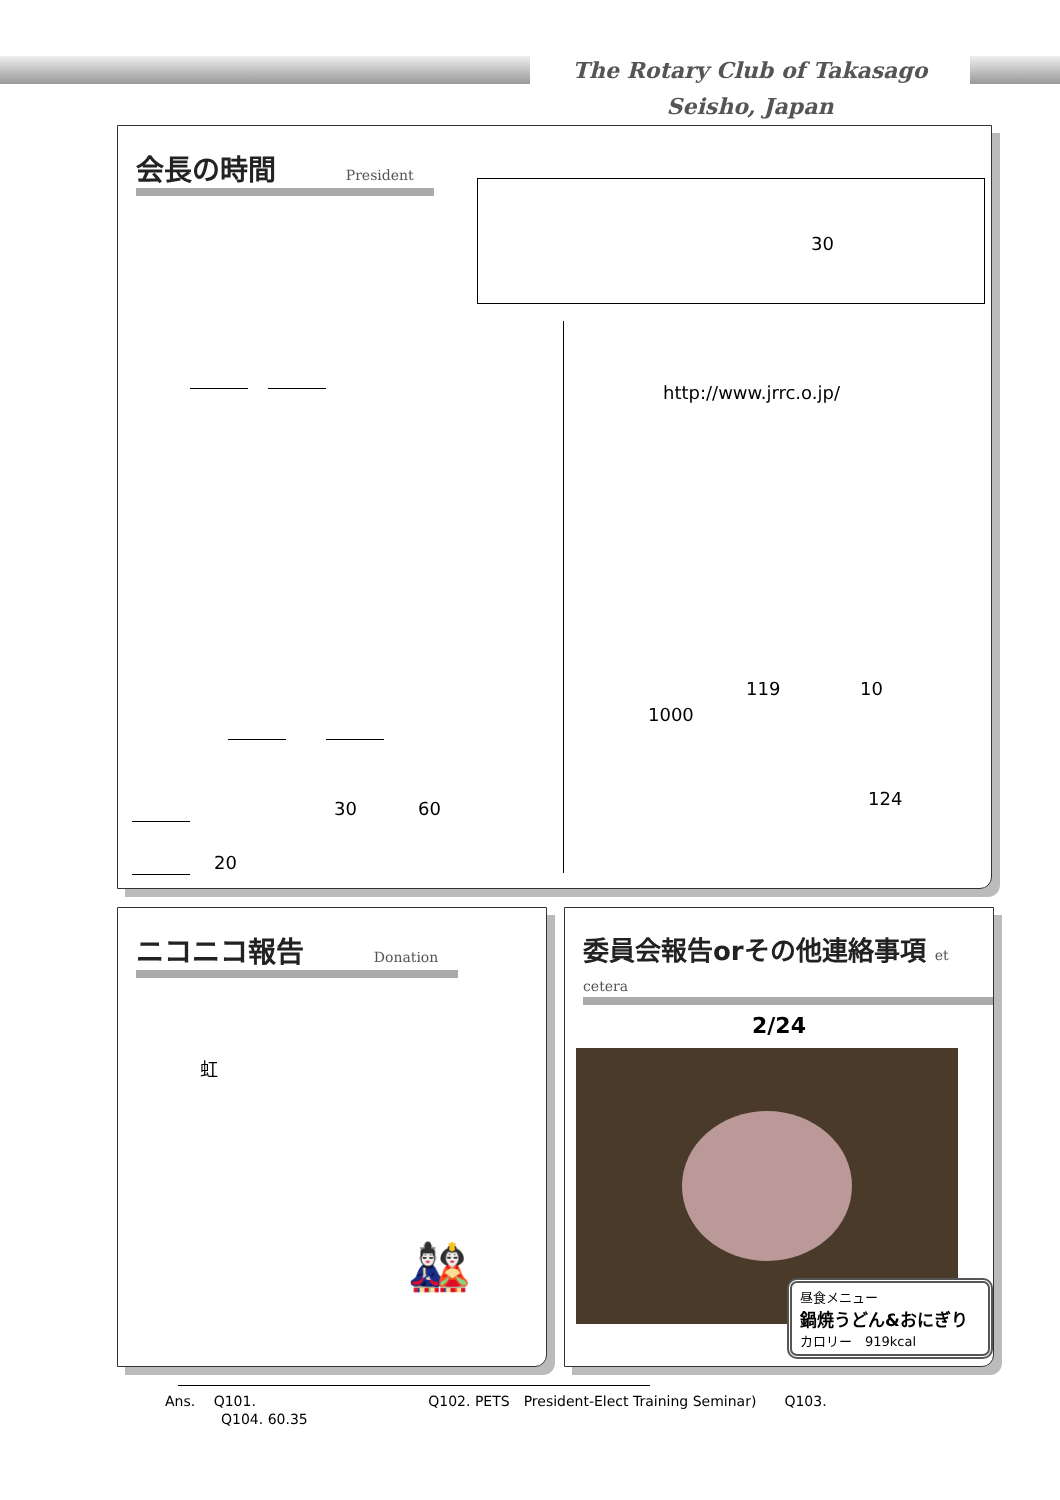The Rotary Club of Takasago Seisho, Japan
会長の時間 President
30
30 60
20
http://www.jrrc.o.jp/
119 10
1000
124
ニコニコ報告 Donation
虹
🎎
委員会報告orその他連絡事項 et cetera
2/24
昼食メニュー
鍋焼うどん&おにぎり
カロリー　919kcal
Ans.　 Q101.　　　　　　　　　　　　 Q102. PETS　President-Elect Training Seminar)　　Q103.
　　　　Q104. 60.35